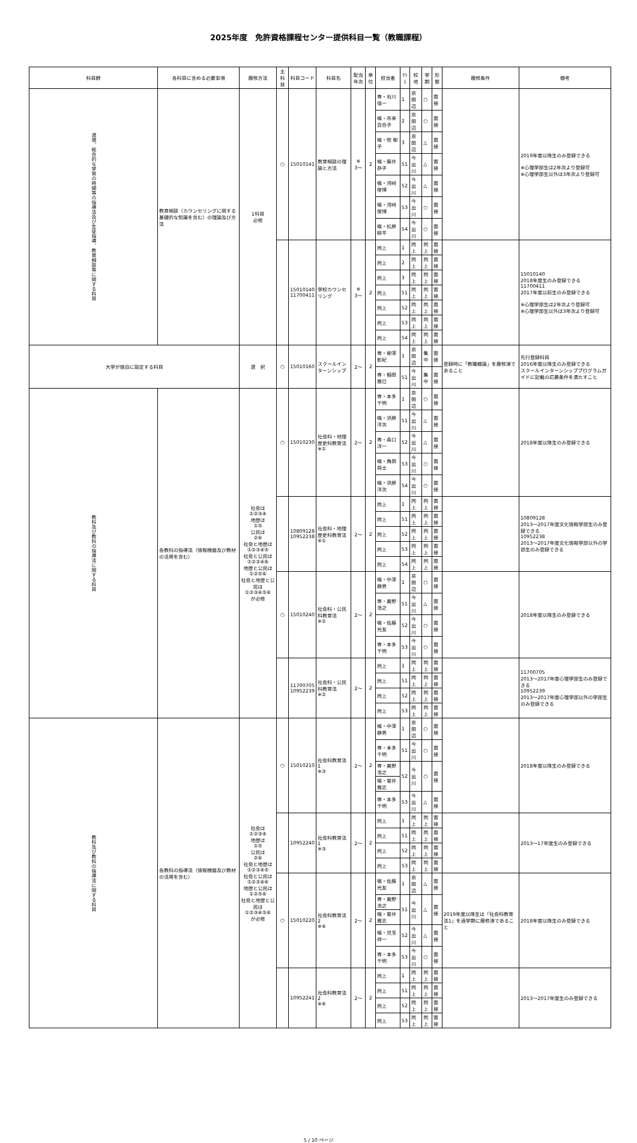2025年度　免許資格課程センター提供科目一覧（教職課程）
| 科目群 | 各科目に含める必要事項 | 履修方法 | 主科目 | 科目コード | 科目名 | 配当年次 | 単位 | 担当者 | ｸﾗｽ | 校地 | 学期 | 形態 | 履修条件 | 備考 |
| --- | --- | --- | --- | --- | --- | --- | --- | --- | --- | --- | --- | --- | --- | --- |
| 道徳、総合的な学習の時間等の指導法及び生徒指導、教育相談等に関する科目 | 教育相談（カウンセリングに関する基礎的な知識を含む）の理論及び方法 | 1科目 必修 | ○ | 15010141 | 教育相談の理論と方法 | ※ 3～ | 2 | 専・石川 信一 | 1 | 京田辺 | ○ | 面接 | | 2019年度以降生のみ登録できる ※心理学部生は2年次より登録可 ※心理学部生以外は3年次より登録可 |
| | | | | | | | | 嘱・市来 百合子 | 2 | 京田辺 | ○ | 面接 | | |
| | | | | | | | | 嘱・牧 郁子 | 3 | 京田辺 | △ | 面接 | | |
| | | | | | | | | 嘱・藤井 恭子 | 51 | 今出川 | △ | 面接 | | |
| | | | | | | | | 嘱・河﨑 俊博 | 52 | 今出川 | △ | 面接 | | |
| | | | | | | | | 嘱・河﨑 俊博 | 53 | 今出川 | ○ | 面接 | | |
| | | | | | | | | 嘱・松原 耕平 | 54 | 今出川 | ○ | 面接 | | |
| | | | | 15010140 11700411 | 学校カウンセリング | ※ 3～ | 2 | 同上 | 1 | 同上 | 同上 | 面接 | | 15010140 2018年度生のみ登録できる 11700411 2017年度以前生のみ登録できる ※心理学部生は2年次より登録可 ※心理学部生以外は3年次より登録可 |
| | | | | | | | | 同上 | 2 | 同上 | 同上 | 面接 | | |
| | | | | | | | | 同上 | 3 | 同上 | 同上 | 面接 | | |
| | | | | | | | | 同上 | 51 | 同上 | 同上 | 面接 | | |
| | | | | | | | | 同上 | 52 | 同上 | 同上 | 面接 | | |
| | | | | | | | | 同上 | 53 | 同上 | 同上 | 面接 | | |
| | | | | | | | | 同上 | 54 | 同上 | 同上 | 面接 | | |
| 大学が独自に設定する科目 | | 選 択 | ○ | 15010160 | スクールインターンシップ | 2～ | 2 | 専・柳澤 彰紀 | 1 | 京田辺 | 集中 | 面接 | 登録時に「教職概論」を履修済であること | 先行登録科目 2016年度以降生のみ登録できる スクールインターンシッププログラムガイドに記載の応募条件を満たすこと |
| | | | | | | | | 専・稲田 雅巳 | 51 | 今出川 | 集中 | 面接 | | |
| 教科及び教科の指導法に関する科目 | 各教科の指導法（情報機器及び教材の活用を含む） | 社会は ①②③④ 地歴は ①⑤ 公民は ②⑥ 社会と地歴は ①②③④⑤ 社会と公民は ①②③④⑥ 地歴と公民は ①②⑤⑥ 社会と地歴と公民は ①②③④⑤⑥ が必修 | ○ | 15010230 | 社会科・地理歴史科教育法 ※① | 2～ | 2 | 専・本多 千明 | 1 | 京田辺 | ○ | 面接 | | 2018年度以降生のみ登録できる |
| | | | | | | | | 嘱・須原 洋次 | 51 | 今出川 | △ | 面接 | | |
| | | | | | | | | 専・森口 洋一 | 52 | 今出川 | △ | 面接 | | |
| | | | | | | | | 嘱・角田 将士 | 53 | 今出川 | ○ | 面接 | | |
| | | | | | | | | 嘱・須原 洋次 | 54 | 今出川 | ○ | 面接 | | |
| | | | | 10809128 10952238 | 社会科・地理歴史科教育法 ※① | 2～ | 2 | 同上 | 1 | 同上 | 同上 | 面接 | | 10809128 2013～2017年度文化情報学部生のみ登録できる 10952238 2013～2017年度文化情報学部以外の学部生のみ登録できる |
| | | | | | | | | 同上 | 51 | 同上 | 同上 | 面接 | | |
| | | | | | | | | 同上 | 52 | 同上 | 同上 | 面接 | | |
| | | | | | | | | 同上 | 53 | 同上 | 同上 | 面接 | | |
| | | | | | | | | 同上 | 54 | 同上 | 同上 | 面接 | | |
| | | | ○ | 15010240 | 社会科・公民科教育法 ※② | 2～ | 2 | 嘱・中澤 静男 | 1 | 京田辺 | ○ | 面接 | | 2018年度以降生のみ登録できる |
| | | | | | | | | 専・奥野 浩之 | 51 | 今出川 | △ | 面接 | | |
| | | | | | | | | 嘱・佐藤 光友 | 52 | 今出川 | ○ | 面接 | | |
| | | | | | | | | 専・本多 千明 | 53 | 今出川 | ○ | 面接 | | |
| | | | | 11700705 10952239 | 社会科・公民科教育法 ※② | 2～ | 2 | 同上 | 1 | 同上 | 同上 | 面接 | | 11700705 2013～2017年度心理学部生のみ登録できる 10952239 2013～2017年度心理学部以外の学部生のみ登録できる |
| | | | | | | | | 同上 | 51 | 同上 | 同上 | 面接 | | |
| | | | | | | | | 同上 | 52 | 同上 | 同上 | 面接 | | |
| | | | | | | | | 同上 | 53 | 同上 | 同上 | 面接 | | |
| 教科及び教科の指導法に関する科目 | 各教科の指導法（情報機器及び教材の活用を含む） | 社会は ①②③④ 地歴は ①⑤ 公民は ②⑥ 社会と地歴は ①②③④⑤ 社会と公民は ①②③④⑥ 地歴と公民は ①②⑤⑥ 社会と地歴と公民は ①②③④⑤⑥ が必修 | ○ | 15010210 | 社会科教育法 1 ※③ | 2～ | 2 | 嘱・中澤 静男 | 1 | 京田辺 | ○ | 面接 | | 2018年度以降生のみ登録できる |
| | | | | | | | | 専・本多 千明 | 51 | 今出川 | ○ | 面接 | | |
| | | | | | | | | 専・奥野 浩之 | 52 | 今出川 | ○ | 面接 | | |
| | | | | | | | | 嘱・菊井 雅志 | | | | | | |
| | | | | | | | | 専・本多 千明 | 53 | 今出川 | △ | 面接 | | |
| | | | | 10952240 | 社会科教育法 1 ※③ | 2～ | 2 | 同上 | 1 | 同上 | 同上 | 面接 | | 2013～17年度生のみ登録できる |
| | | | | | | | | 同上 | 51 | 同上 | 同上 | 面接 | | |
| | | | | | | | | 同上 | 52 | 同上 | 同上 | 面接 | | |
| | | | | | | | | 同上 | 53 | 同上 | 同上 | 面接 | | |
| | | | ○ | 15010220 | 社会科教育法 2 ※④ | 2～ | 2 | 嘱・佐藤 光友 | 1 | 京田辺 | △ | 面接 | 2019年度以降生は「社会科教育法1」を過学期に履修済であること | 2018年度以降生のみ登録できる |
| | | | | | | | | 専・奥野 浩之 | 51 | 今出川 | △ | 面接 | | |
| | | | | | | | | 嘱・菊井 雅志 | | | | | | |
| | | | | | | | | 嘱・児玉 祥一 | 52 | 今出川 | △ | 面接 | | |
| | | | | | | | | 専・本多 千明 | 53 | 今出川 | ○ | 面接 | | |
| | | | | 10952241 | 社会科教育法 2 ※④ | 2～ | 2 | 同上 | 1 | 同上 | 同上 | 面接 | | 2013～2017年度生のみ登録できる |
| | | | | | | | | 同上 | 51 | 同上 | 同上 | 面接 | | |
| | | | | | | | | 同上 | 52 | 同上 | 同上 | 面接 | | |
| | | | | | | | | 同上 | 53 | 同上 | 同上 | 面接 | | |
5 / 10 ページ